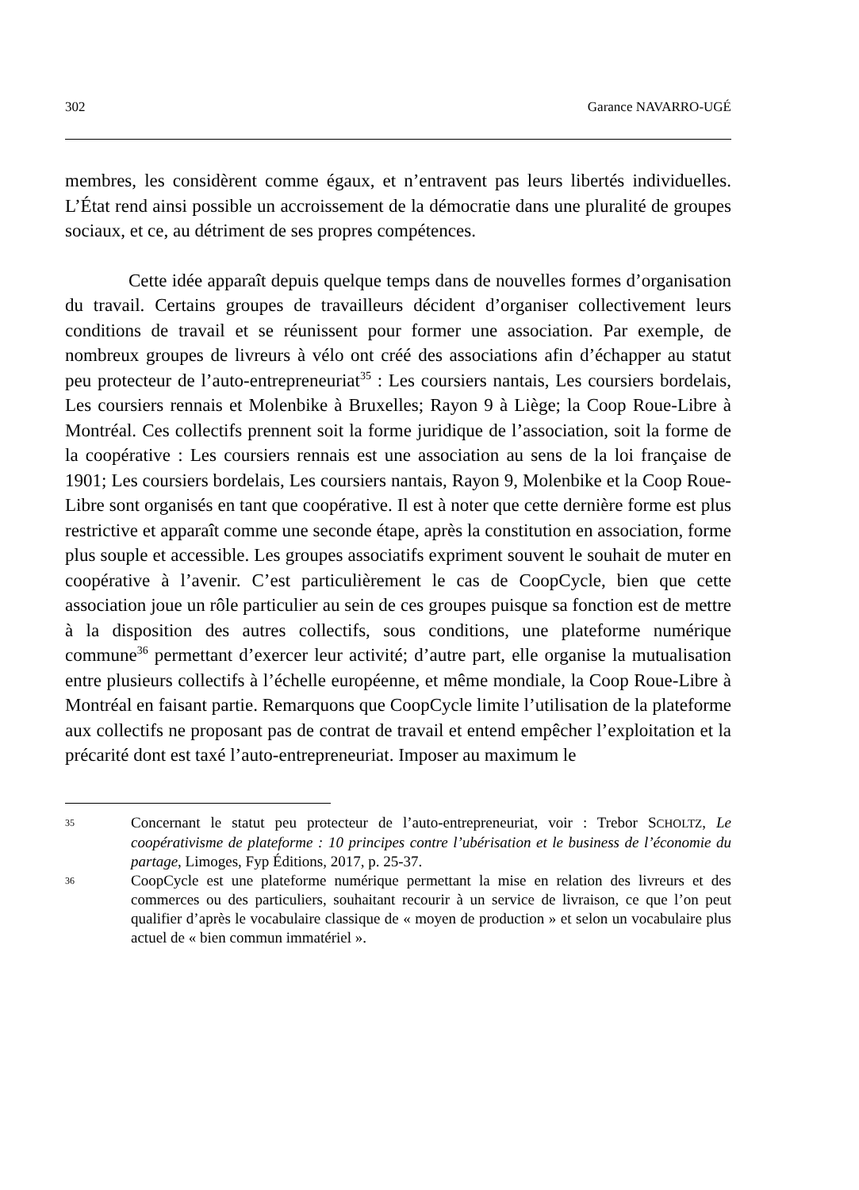302 Garance NAVARRO-UGÉ
membres, les considèrent comme égaux, et n’entravent pas leurs libertés individuelles. L’État rend ainsi possible un accroissement de la démocratie dans une pluralité de groupes sociaux, et ce, au détriment de ses propres compétences.
Cette idée apparaît depuis quelque temps dans de nouvelles formes d’organisation du travail. Certains groupes de travailleurs décident d’organiser collectivement leurs conditions de travail et se réunissent pour former une association. Par exemple, de nombreux groupes de livreurs à vélo ont créé des associations afin d’échapper au statut peu protecteur de l’auto-entrepreneuriat<sup>35</sup> : Les coursiers nantais, Les coursiers bordelais, Les coursiers rennais et Molenbike à Bruxelles; Rayon 9 à Liège; la Coop Roue-Libre à Montréal. Ces collectifs prennent soit la forme juridique de l’association, soit la forme de la coopérative : Les coursiers rennais est une association au sens de la loi française de 1901; Les coursiers bordelais, Les coursiers nantais, Rayon 9, Molenbike et la Coop Roue-Libre sont organisés en tant que coopérative. Il est à noter que cette dernière forme est plus restrictive et apparaît comme une seconde étape, après la constitution en association, forme plus souple et accessible. Les groupes associatifs expriment souvent le souhait de muter en coopérative à l’avenir. C’est particulièrement le cas de CoopCycle, bien que cette association joue un rôle particulier au sein de ces groupes puisque sa fonction est de mettre à la disposition des autres collectifs, sous conditions, une plateforme numérique commune<sup>36</sup> permettant d’exercer leur activité; d’autre part, elle organise la mutualisation entre plusieurs collectifs à l’échelle européenne, et même mondiale, la Coop Roue-Libre à Montréal en faisant partie. Remarquons que CoopCycle limite l’utilisation de la plateforme aux collectifs ne proposant pas de contrat de travail et entend empêcher l’exploitation et la précarité dont est taxé l’auto-entrepreneuriat. Imposer au maximum le
35 Concernant le statut peu protecteur de l’auto-entrepreneuriat, voir : Trebor SCHOLTZ, Le coopérativisme de plateforme : 10 principes contre l’ubérisation et le business de l’économie du partage, Limoges, Fyp Éditions, 2017, p. 25-37.
36 CoopCycle est une plateforme numérique permettant la mise en relation des livreurs et des commerces ou des particuliers, souhaitant recourir à un service de livraison, ce que l’on peut qualifier d’après le vocabulaire classique de « moyen de production » et selon un vocabulaire plus actuel de « bien commun immatériel ».